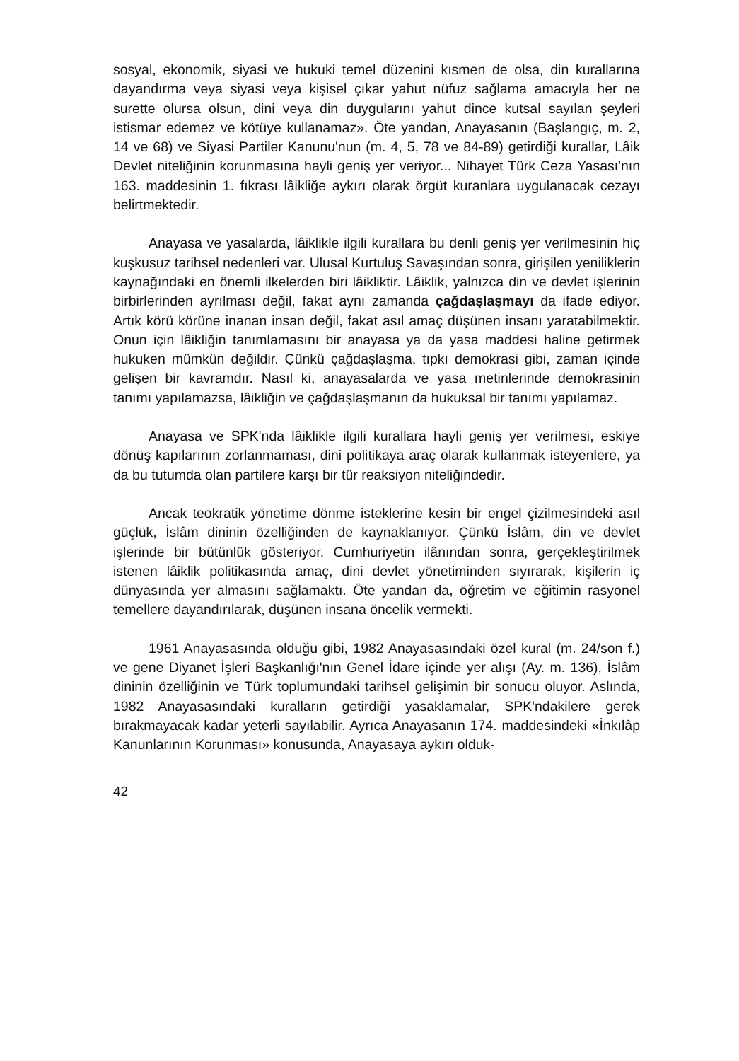sosyal, ekonomik, siyasi ve hukuki temel düzenini kısmen de olsa, din kurallarına dayandırma veya siyasi veya kişisel çıkar yahut nüfuz sağlama amacıyla her ne surette olursa olsun, dini veya din duygularını yahut dince kutsal sayılan şeyleri istismar edemez ve kötüye kullanamaz». Öte yandan, Anayasanın (Başlangıç, m. 2, 14 ve 68) ve Siyasi Partiler Kanunu'nun (m. 4, 5, 78 ve 84-89) getirdiği kurallar, Lâik Devlet niteliğinin korunmasına hayli geniş yer veriyor... Nihayet Türk Ceza Yasası'nın 163. maddesinin 1. fıkrası lâikliğe aykırı olarak örgüt kuranlara uygulanacak cezayı belirtmektedir.
Anayasa ve yasalarda, lâiklikle ilgili kurallara bu denli geniş yer verilmesinin hiç kuşkusuz tarihsel nedenleri var. Ulusal Kurtuluş Savaşından sonra, girişilen yeniliklerin kaynağındaki en önemli ilkelerden biri lâikliktir. Lâiklik, yalnızca din ve devlet işlerinin birbirlerinden ayrılması değil, fakat aynı zamanda çağdaşlaşmayı da ifade ediyor. Artık körü körüne inanan insan değil, fakat asıl amaç düşünen insanı yaratabilmektir. Onun için lâikliğin tanımlamasını bir anayasa ya da yasa maddesi haline getirmek hukuken mümkün değildir. Çünkü çağdaşlaşma, tıpkı demokrasi gibi, zaman içinde gelişen bir kavramdır. Nasıl ki, anayasalarda ve yasa metinlerinde demokrasinin tanımı yapılamazsa, lâikliğin ve çağdaşlaşmanın da hukuksal bir tanımı yapılamaz.
Anayasa ve SPK'nda lâiklikle ilgili kurallara hayli geniş yer verilmesi, eskiye dönüş kapılarının zorlanmaması, dini politikaya araç olarak kullanmak isteyenlere, ya da bu tutumda olan partilere karşı bir tür reaksiyon niteliğindedir.
Ancak teokratik yönetime dönme isteklerine kesin bir engel çizilmesindeki asıl güçlük, İslâm dininin özelliğinden de kaynaklanıyor. Çünkü İslâm, din ve devlet işlerinde bir bütünlük gösteriyor. Cumhuriyetin ilânından sonra, gerçekleştirilmek istenen lâiklik politikasında amaç, dini devlet yönetiminden sıyırarak, kişilerin iç dünyasında yer almasını sağlamaktı. Öte yandan da, öğretim ve eğitimin rasyonel temellere dayandırılarak, düşünen insana öncelik vermekti.
1961 Anayasasında olduğu gibi, 1982 Anayasasındaki özel kural (m. 24/son f.) ve gene Diyanet İşleri Başkanlığı'nın Genel İdare içinde yer alışı (Ay. m. 136), İslâm dininin özelliğinin ve Türk toplumundaki tarihsel gelişimin bir sonucu oluyor. Aslında, 1982 Anayasasındaki kuralların getirdiği yasaklamalar, SPK'ndakilere gerek bırakmayacak kadar yeterli sayılabilir. Ayrıca Anayasanın 174. maddesindeki «İnkılâp Kanunlarının Korunması» konusunda, Anayasaya aykırı olduk-
42